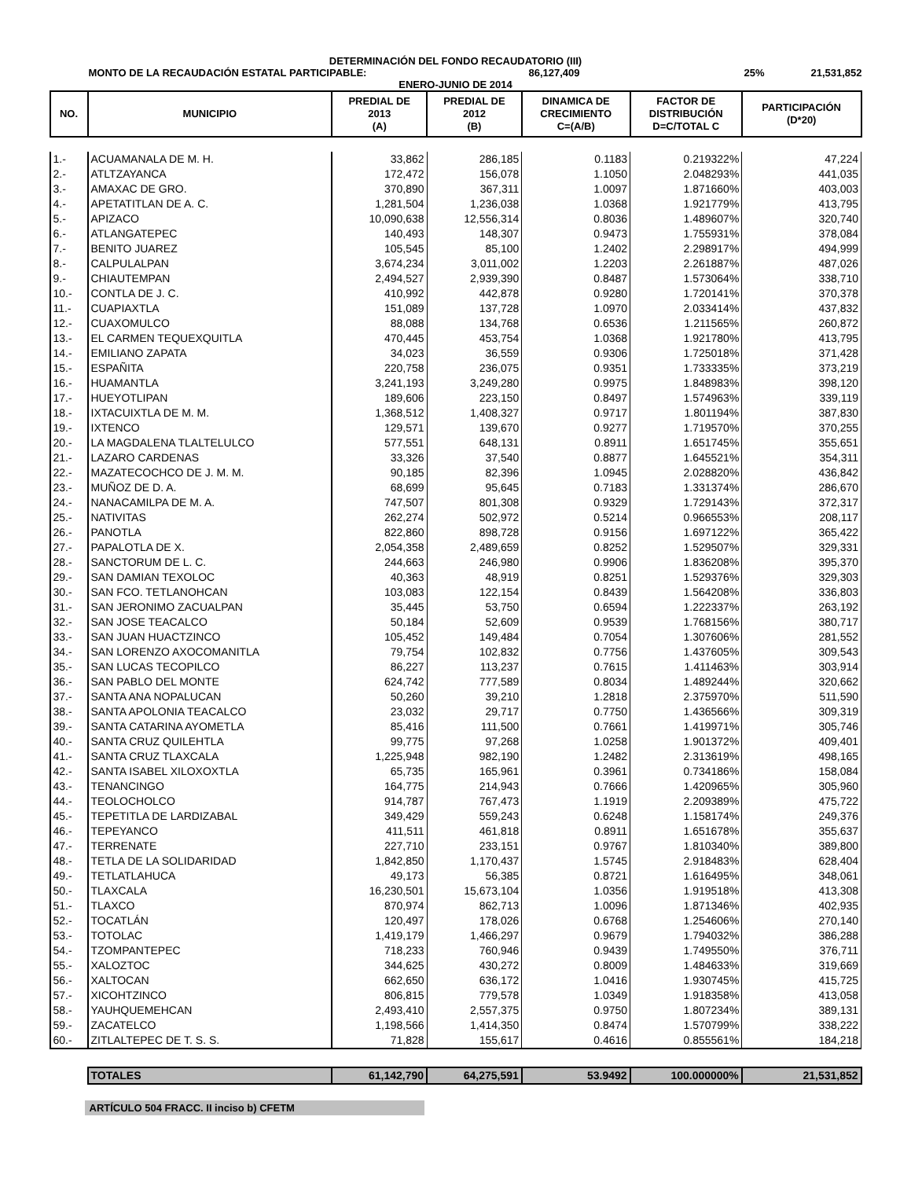DETERMINACIÓN DEL FONDO RECAUDATORIO (III)
MONTO DE LA RECAUDACIÓN ESTATAL PARTICIPABLE: 86,127,409 25% 21,531,852
ENERO-JUNIO DE 2014
| NO. | MUNICIPIO | PREDIAL DE 2013 (A) | PREDIAL DE 2012 (B) | DINAMICA DE CRECIMIENTO C=(A/B) | FACTOR DE DISTRIBUCIÓN D=C/TOTAL C | PARTICIPACIÓN (D*20) |
| --- | --- | --- | --- | --- | --- | --- |
| 1.- | ACUAMANALA DE M. H. | 33,862 | 286,185 | 0.1183 | 0.219322% | 47,224 |
| 2.- | ATLTZAYANCA | 172,472 | 156,078 | 1.1050 | 2.048293% | 441,035 |
| 3.- | AMAXAC DE GRO. | 370,890 | 367,311 | 1.0097 | 1.871660% | 403,003 |
| 4.- | APETATITLAN DE A. C. | 1,281,504 | 1,236,038 | 1.0368 | 1.921779% | 413,795 |
| 5.- | APIZACO | 10,090,638 | 12,556,314 | 0.8036 | 1.489607% | 320,740 |
| 6.- | ATLANGATEPEC | 140,493 | 148,307 | 0.9473 | 1.755931% | 378,084 |
| 7.- | BENITO JUAREZ | 105,545 | 85,100 | 1.2402 | 2.298917% | 494,999 |
| 8.- | CALPULALPAN | 3,674,234 | 3,011,002 | 1.2203 | 2.261887% | 487,026 |
| 9.- | CHIAUTEMPAN | 2,494,527 | 2,939,390 | 0.8487 | 1.573064% | 338,710 |
| 10.- | CONTLA DE J. C. | 410,992 | 442,878 | 0.9280 | 1.720141% | 370,378 |
| 11.- | CUAPIAXTLA | 151,089 | 137,728 | 1.0970 | 2.033414% | 437,832 |
| 12.- | CUAXOMULCO | 88,088 | 134,768 | 0.6536 | 1.211565% | 260,872 |
| 13.- | EL CARMEN TEQUEXQUITLA | 470,445 | 453,754 | 1.0368 | 1.921780% | 413,795 |
| 14.- | EMILIANO ZAPATA | 34,023 | 36,559 | 0.9306 | 1.725018% | 371,428 |
| 15.- | ESPAÑITA | 220,758 | 236,075 | 0.9351 | 1.733335% | 373,219 |
| 16.- | HUAMANTLA | 3,241,193 | 3,249,280 | 0.9975 | 1.848983% | 398,120 |
| 17.- | HUEYOTLIPAN | 189,606 | 223,150 | 0.8497 | 1.574963% | 339,119 |
| 18.- | IXTACUIXTLA DE M. M. | 1,368,512 | 1,408,327 | 0.9717 | 1.801194% | 387,830 |
| 19.- | IXTENCO | 129,571 | 139,670 | 0.9277 | 1.719570% | 370,255 |
| 20.- | LA MAGDALENA TLALTELULCO | 577,551 | 648,131 | 0.8911 | 1.651745% | 355,651 |
| 21.- | LAZARO CARDENAS | 33,326 | 37,540 | 0.8877 | 1.645521% | 354,311 |
| 22.- | MAZATECOCHCO DE J. M. M. | 90,185 | 82,396 | 1.0945 | 2.028820% | 436,842 |
| 23.- | MUÑOZ DE D. A. | 68,699 | 95,645 | 0.7183 | 1.331374% | 286,670 |
| 24.- | NANACAMILPA DE M. A. | 747,507 | 801,308 | 0.9329 | 1.729143% | 372,317 |
| 25.- | NATIVITAS | 262,274 | 502,972 | 0.5214 | 0.966553% | 208,117 |
| 26.- | PANOTLA | 822,860 | 898,728 | 0.9156 | 1.697122% | 365,422 |
| 27.- | PAPALOTLA DE X. | 2,054,358 | 2,489,659 | 0.8252 | 1.529507% | 329,331 |
| 28.- | SANCTORUM DE L. C. | 244,663 | 246,980 | 0.9906 | 1.836208% | 395,370 |
| 29.- | SAN DAMIAN TEXOLOC | 40,363 | 48,919 | 0.8251 | 1.529376% | 329,303 |
| 30.- | SAN FCO. TETLANOHCAN | 103,083 | 122,154 | 0.8439 | 1.564208% | 336,803 |
| 31.- | SAN JERONIMO ZACUALPAN | 35,445 | 53,750 | 0.6594 | 1.222337% | 263,192 |
| 32.- | SAN JOSE TEACALCO | 50,184 | 52,609 | 0.9539 | 1.768156% | 380,717 |
| 33.- | SAN JUAN HUACTZINCO | 105,452 | 149,484 | 0.7054 | 1.307606% | 281,552 |
| 34.- | SAN LORENZO AXOCOMANITLA | 79,754 | 102,832 | 0.7756 | 1.437605% | 309,543 |
| 35.- | SAN LUCAS TECOPILCO | 86,227 | 113,237 | 0.7615 | 1.411463% | 303,914 |
| 36.- | SAN PABLO DEL MONTE | 624,742 | 777,589 | 0.8034 | 1.489244% | 320,662 |
| 37.- | SANTA ANA NOPALUCAN | 50,260 | 39,210 | 1.2818 | 2.375970% | 511,590 |
| 38.- | SANTA APOLONIA TEACALCO | 23,032 | 29,717 | 0.7750 | 1.436566% | 309,319 |
| 39.- | SANTA CATARINA AYOMETLA | 85,416 | 111,500 | 0.7661 | 1.419971% | 305,746 |
| 40.- | SANTA CRUZ QUILEHTLA | 99,775 | 97,268 | 1.0258 | 1.901372% | 409,401 |
| 41.- | SANTA CRUZ TLAXCALA | 1,225,948 | 982,190 | 1.2482 | 2.313619% | 498,165 |
| 42.- | SANTA ISABEL XILOXOXTLA | 65,735 | 165,961 | 0.3961 | 0.734186% | 158,084 |
| 43.- | TENANCINGO | 164,775 | 214,943 | 0.7666 | 1.420965% | 305,960 |
| 44.- | TEOLOCHOLCO | 914,787 | 767,473 | 1.1919 | 2.209389% | 475,722 |
| 45.- | TEPETITLA DE LARDIZABAL | 349,429 | 559,243 | 0.6248 | 1.158174% | 249,376 |
| 46.- | TEPEYANCO | 411,511 | 461,818 | 0.8911 | 1.651678% | 355,637 |
| 47.- | TERRENATE | 227,710 | 233,151 | 0.9767 | 1.810340% | 389,800 |
| 48.- | TETLA DE LA SOLIDARIDAD | 1,842,850 | 1,170,437 | 1.5745 | 2.918483% | 628,404 |
| 49.- | TETLATLAHUCA | 49,173 | 56,385 | 0.8721 | 1.616495% | 348,061 |
| 50.- | TLAXCALA | 16,230,501 | 15,673,104 | 1.0356 | 1.919518% | 413,308 |
| 51.- | TLAXCO | 870,974 | 862,713 | 1.0096 | 1.871346% | 402,935 |
| 52.- | TOCATLÁN | 120,497 | 178,026 | 0.6768 | 1.254606% | 270,140 |
| 53.- | TOTOLAC | 1,419,179 | 1,466,297 | 0.9679 | 1.794032% | 386,288 |
| 54.- | TZOMPANTEPEC | 718,233 | 760,946 | 0.9439 | 1.749550% | 376,711 |
| 55.- | XALOZTOC | 344,625 | 430,272 | 0.8009 | 1.484633% | 319,669 |
| 56.- | XALTOCAN | 662,650 | 636,172 | 1.0416 | 1.930745% | 415,725 |
| 57.- | XICOHTZINCO | 806,815 | 779,578 | 1.0349 | 1.918358% | 413,058 |
| 58.- | YAUHQUEMEHCAN | 2,493,410 | 2,557,375 | 0.9750 | 1.807234% | 389,131 |
| 59.- | ZACATELCO | 1,198,566 | 1,414,350 | 0.8474 | 1.570799% | 338,222 |
| 60.- | ZITLALTEPEC DE T. S. S. | 71,828 | 155,617 | 0.4616 | 0.855561% | 184,218 |
| | TOTALES | 61,142,790 | 64,275,591 | 53.9492 | 100.000000% | 21,531,852 |
ARTÍCULO 504 FRACC. II inciso b) CFETM